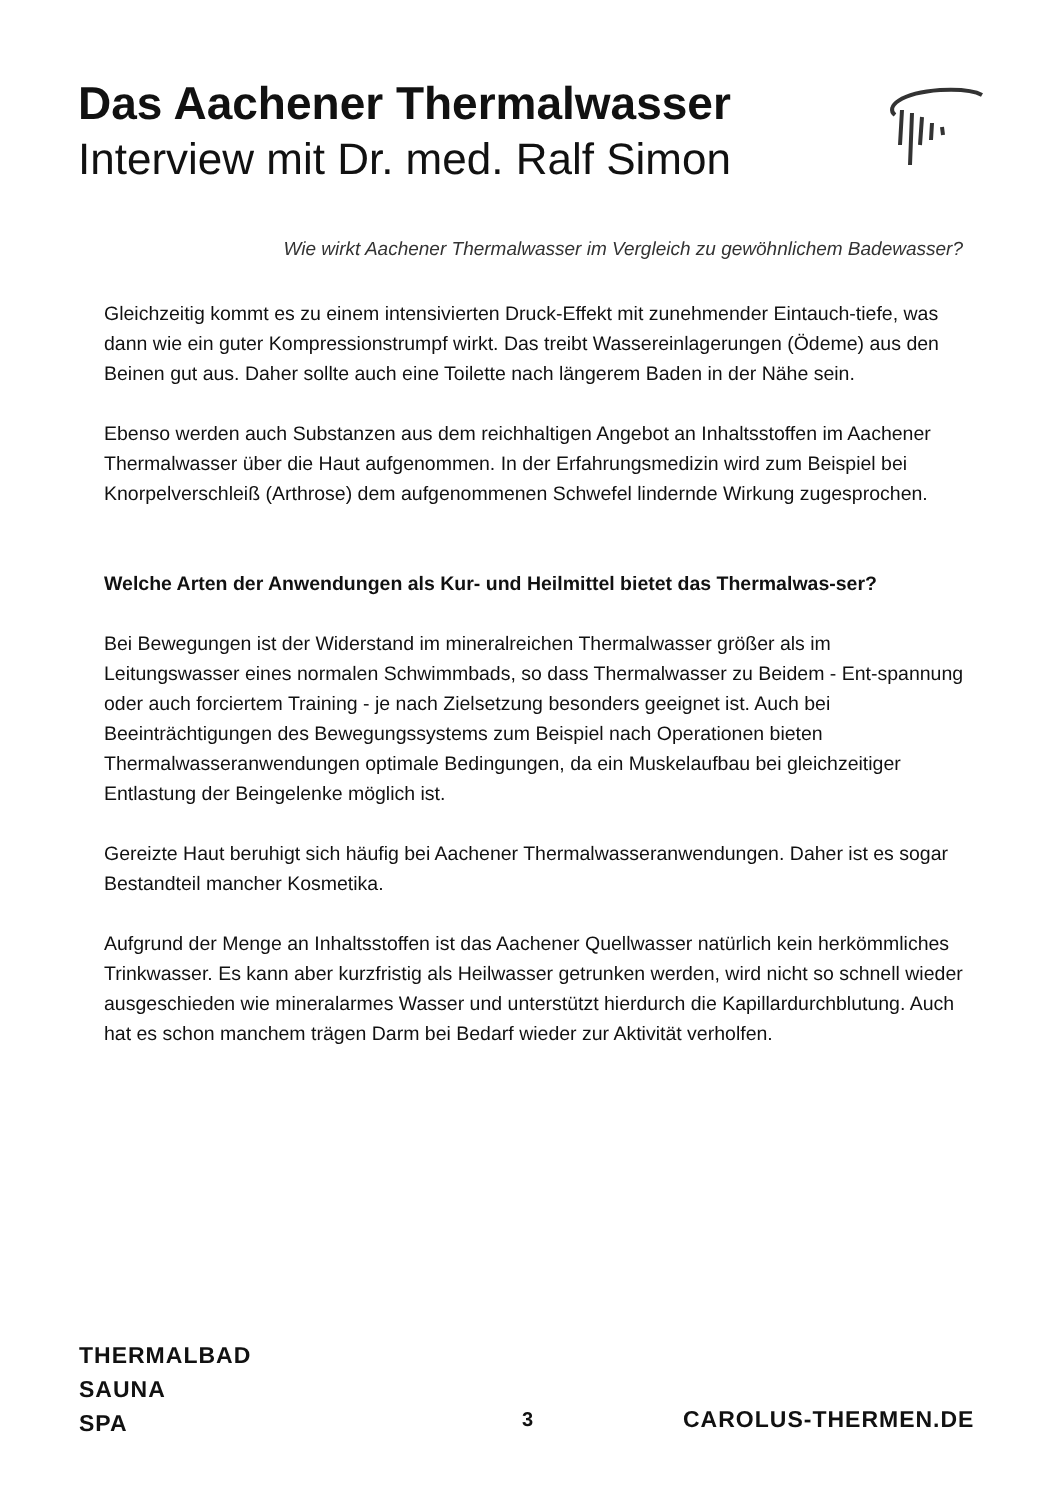Das Aachener Thermalwasser
Interview mit Dr. med. Ralf Simon
Wie wirkt Aachener Thermalwasser im Vergleich zu gewöhnlichem Badewasser?
Gleichzeitig kommt es zu einem intensivierten Druck-Effekt mit zunehmender Eintauch-tiefe, was dann wie ein guter Kompressionstrumpf wirkt. Das treibt Wassereinlagerungen (Ödeme) aus den Beinen gut aus. Daher sollte auch eine Toilette nach längerem Baden in der Nähe sein.
Ebenso werden auch Substanzen aus dem reichhaltigen Angebot an Inhaltsstoffen im Aachener Thermalwasser über die Haut aufgenommen. In der Erfahrungsmedizin wird zum Beispiel bei Knorpelverschleiß (Arthrose) dem aufgenommenen Schwefel lindernde Wirkung zugesprochen.
Welche Arten der Anwendungen als Kur- und Heilmittel bietet das Thermalwas-ser?
Bei Bewegungen ist der Widerstand im mineralreichen Thermalwasser größer als im Leitungswasser eines normalen Schwimmbads, so dass Thermalwasser zu Beidem - Ent-spannung oder auch forciertem Training - je nach Zielsetzung besonders geeignet ist. Auch bei Beeinträchtigungen des Bewegungssystems zum Beispiel nach Operationen bieten Thermalwasseranwendungen optimale Bedingungen, da ein Muskelaufbau bei gleichzeitiger Entlastung der Beingelenke möglich ist.
Gereizte Haut beruhigt sich häufig bei Aachener Thermalwasseranwendungen. Daher ist es sogar Bestandteil mancher Kosmetika.
Aufgrund der Menge an Inhaltsstoffen ist das Aachener Quellwasser natürlich kein herkömmliches Trinkwasser. Es kann aber kurzfristig als Heilwasser getrunken werden, wird nicht so schnell wieder ausgeschieden wie mineralarmes Wasser und unterstützt hierdurch die Kapillardurchblutung. Auch hat es schon manchem trägen Darm bei Bedarf wieder zur Aktivität verholfen.
THERMALBAD
SAUNA
SPA
3 CAROLUS-THERMEN.DE